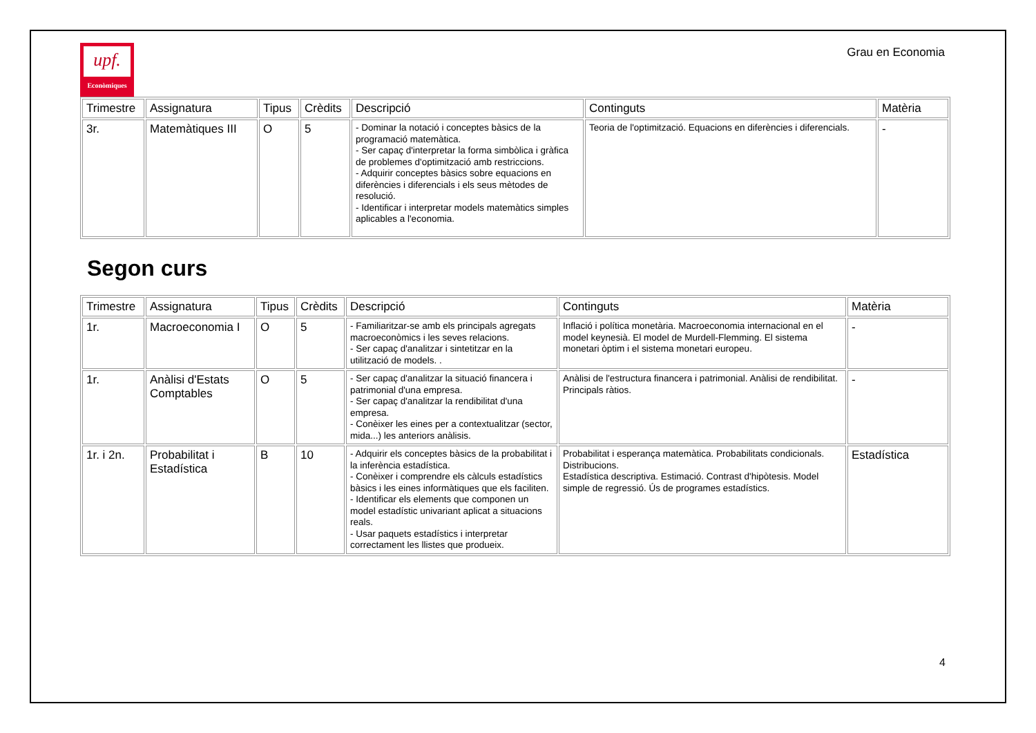upf.
Econòmiques
Grau en Economia
| Trimestre | Assignatura | Tipus | Crèdits | Descripció | Continguts | Matèria |
| --- | --- | --- | --- | --- | --- | --- |
| 3r. | Matemàtiques III | O | 5 | - Dominar la notació i conceptes bàsics de la programació matemàtica. - Ser capaç d'interpretar la forma simbòlica i gràfica de problemes d'optimització amb restriccions. - Adquirir conceptes bàsics sobre equacions en diferències i diferencials i els seus mètodes de resolució. - Identificar i interpretar models matemàtics simples aplicables a l'economia. | Teoria de l'optimització. Equacions en diferències i diferencials. | - |
Segon curs
| Trimestre | Assignatura | Tipus | Crèdits | Descripció | Continguts | Matèria |
| --- | --- | --- | --- | --- | --- | --- |
| 1r. | Macroeconomia I | O | 5 | - Familiaritzar-se amb els principals agregats macroeconòmics i les seves relacions. - Ser capaç d'analitzar i sintetitzar en la utilització de models. . | Inflació i política monetària. Macroeconomia internacional en el model keynesià. El model de Murdell-Flemming. El sistema monetari òptim i el sistema monetari europeu. | - |
| 1r. | Anàlisi d'Estats Comptables | O | 5 | - Ser capaç d'analitzar la situació financera i patrimonial d'una empresa. - Ser capaç d'analitzar la rendibilitat d'una empresa. - Conèixer les eines per a contextualitzar (sector, mida...) les anteriors anàlisis. | Anàlisi de l'estructura financera i patrimonial. Anàlisi de rendibilitat. Principals ràtios. | - |
| 1r. i 2n. | Probabilitat i Estadística | B | 10 | - Adquirir els conceptes bàsics de la probabilitat i la inferència estadística. - Conèixer i comprendre els càlculs estadístics bàsics i les eines informàtiques que els faciliten. - Identificar els elements que componen un model estadístic univariant aplicat a situacions reals. - Usar paquets estadístics i interpretar correctament les llistes que produeix. | Probabilitat i esperança matemàtica. Probabilitats condicionals. Distribucions. Estadística descriptiva. Estimació. Contrast d'hipòtesis. Model simple de regressió. Ús de programes estadístics. | Estadística |
4